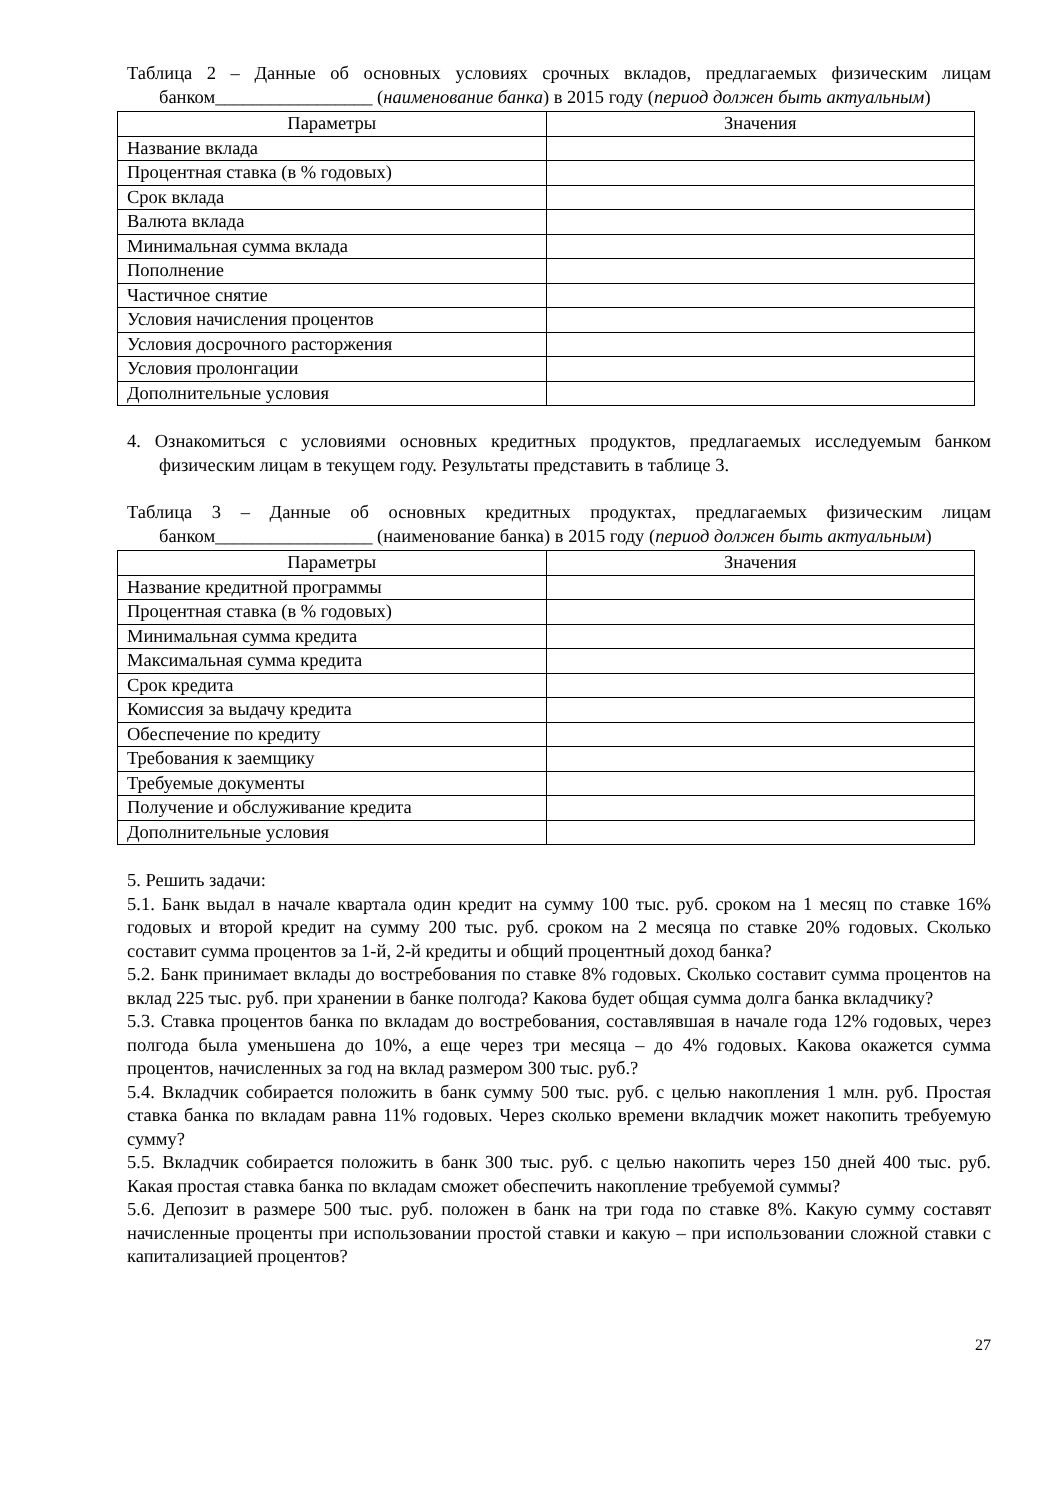Таблица 2 – Данные об основных условиях срочных вкладов, предлагаемых физическим лицам банком_________________ (наименование банка) в 2015 году (период должен быть актуальным)
| Параметры | Значения |
| --- | --- |
| Название вклада | |
| Процентная ставка (в % годовых) | |
| Срок вклада | |
| Валюта вклада | |
| Минимальная сумма вклада | |
| Пополнение | |
| Частичное снятие | |
| Условия начисления процентов | |
| Условия досрочного расторжения | |
| Условия пролонгации | |
| Дополнительные условия | |
4. Ознакомиться с условиями основных кредитных продуктов, предлагаемых исследуемым банком физическим лицам в текущем году. Результаты представить в таблице 3.
Таблица 3 – Данные об основных кредитных продуктах, предлагаемых физическим лицам банком_________________ (наименование банка) в 2015 году (период должен быть актуальным)
| Параметры | Значения |
| --- | --- |
| Название кредитной программы | |
| Процентная ставка (в % годовых) | |
| Минимальная сумма кредита | |
| Максимальная сумма кредита | |
| Срок кредита | |
| Комиссия за выдачу кредита | |
| Обеспечение по кредиту | |
| Требования к заемщику | |
| Требуемые документы | |
| Получение и обслуживание кредита | |
| Дополнительные условия | |
5. Решить задачи:
5.1. Банк выдал в начале квартала один кредит на сумму 100 тыс. руб. сроком на 1 месяц по ставке 16% годовых и второй кредит на сумму 200 тыс. руб. сроком на 2 месяца по ставке 20% годовых. Сколько составит сумма процентов за 1-й, 2-й кредиты и общий процентный доход банка?
5.2. Банк принимает вклады до востребования по ставке 8% годовых. Сколько составит сумма процентов на вклад 225 тыс. руб. при хранении в банке полгода? Какова будет общая сумма долга банка вкладчику?
5.3. Ставка процентов банка по вкладам до востребования, составлявшая в начале года 12% годовых, через полгода была уменьшена до 10%, а еще через три месяца – до 4% годовых. Какова окажется сумма процентов, начисленных за год на вклад размером 300 тыс. руб.?
5.4. Вкладчик собирается положить в банк сумму 500 тыс. руб. с целью накопления 1 млн. руб. Простая ставка банка по вкладам равна 11% годовых. Через сколько времени вкладчик может накопить требуемую сумму?
5.5. Вкладчик собирается положить в банк 300 тыс. руб. с целью накопить через 150 дней 400 тыс. руб. Какая простая ставка банка по вкладам сможет обеспечить накопление требуемой суммы?
5.6. Депозит в размере 500 тыс. руб. положен в банк на три года по ставке 8%. Какую сумму составят начисленные проценты при использовании простой ставки и какую – при использовании сложной ставки с капитализацией процентов?
27